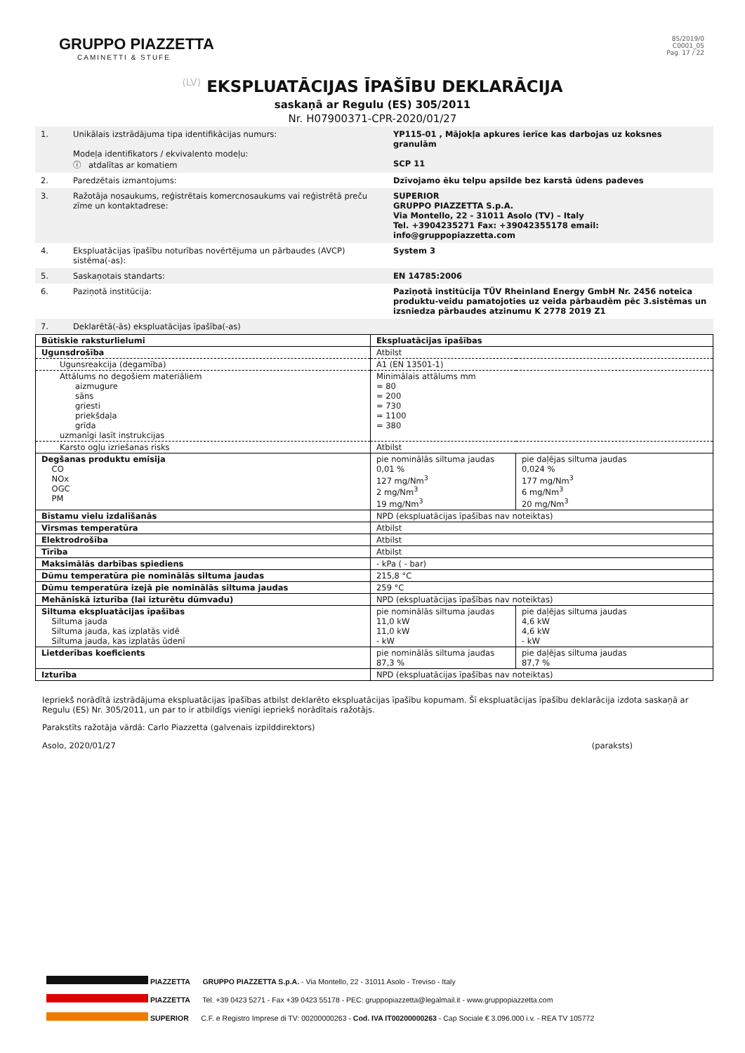GRUPPO PIAZZETTA
CAMINETTI & STUFE
85/2019/0
C0001_05
Pag. 17 / 22
(LV) EKSPLUATĀCIJAS ĪPAŠĪBU DEKLARĀCIJA
saskaņā ar Regulu (ES) 305/2011
Nr. H07900371-CPR-2020/01/27
| 1. | Unikālais izstrādājuma tipa identifikācijas numurs: Modeļa identifikators / ekvivalento modeļu: ⓘ atdalītas ar komatiem | YP115-01 , Mājokļa apkures ierīce kas darbojas uz koksnes granulām SCP 11 |
| 2. | Paredzētais izmantojums: | Dzīvojamo ēku telpu apsilde bez karstā ūdens padeves |
| 3. | Ražotāja nosaukums, reģistrētais komercnosaukums vai reģistrētā preču zīme un kontaktadrese: | SUPERIOR GRUPPO PIAZZETTA S.p.A. Via Montello, 22 - 31011 Asolo (TV) – Italy Tel. +3904235271 Fax: +39042355178 email: info@gruppopiazzetta.com |
| 4. | Ekspluatācijas īpašību noturības novērtējuma un pārbaudes (AVCP) sistēma(-as): | System 3 |
| 5. | Saskaņotais standarts: | EN 14785:2006 |
| 6. | Paziņotā institūcija: | Paziņotā institūcija TÜV Rheinland Energy GmbH Nr. 2456 noteica produktu-veidu pamatojoties uz veida pārbaudēm pēc 3.sistēmas un izsniedza pārbaudes atzinumu K 2778 2019 Z1 |
| 7. | Deklarētā(-ās) ekspluatācijas īpašība(-as) | |
| Būtiskie raksturlielumi | Ekspluatācijas īpašības | |
| Ugunsdrošība | Atbilst | |
| Ugunsreakcija (degamība) | A1 (EN 13501-1) | |
| Attālums no degošiem materiāliem aizmugure sāns griesti priekšdaļa grīda uzmanīgi lasīt instrukcijas | Minimālais attālums mm = 80 = 200 = 730 = 1100 = 380 | |
| Karsto ogļu izriešanas risks | Atbilst | |
| Degšanas produktu emisija CO NOx OGC PM | pie nominālās siltuma jaudas 0,01 % 127 mg/Nm<sup>3</sup> 2 mg/Nm<sup>3</sup> 19 mg/Nm<sup>3</sup> | pie daļējas siltuma jaudas 0,024 % 177 mg/Nm<sup>3</sup> 6 mg/Nm<sup>3</sup> 20 mg/Nm<sup>3</sup> |
| Bīstamu vielu izdalīšanās | NPD (ekspluatācijas īpašības nav noteiktas) | |
| Virsmas temperatūra | Atbilst | |
| Elektrodrošība | Atbilst | |
| Tīrība | Atbilst | |
| Maksimālās darbības spiediens | - kPa ( - bar) | |
| Dūmu temperatūra pie nominālās siltuma jaudas | 215,8 °C | |
| Dūmu temperatūra izejā pie nominālās siltuma jaudas | 259 °C | |
| Mehāniskā izturība (lai izturētu dūmvadu) | NPD (ekspluatācijas īpašības nav noteiktas) | |
| Siltuma ekspluatācijas īpašības Siltuma jauda Siltuma jauda, kas izplatās vidē Siltuma jauda, kas izplatās ūdenī | pie nominālās siltuma jaudas 11,0 kW 11,0 kW - kW | pie daļējas siltuma jaudas 4,6 kW 4,6 kW - kW |
| Lietderības koeficients | pie nominālās siltuma jaudas 87,3 % | pie daļējas siltuma jaudas 87,7 % |
| Izturība | NPD (ekspluatācijas īpašības nav noteiktas) | |
Iepriekš norādītā izstrādājuma ekspluatācijas īpašības atbilst deklarēto ekspluatācijas īpašību kopumam. Šī ekspluatācijas īpašību deklarācija izdota saskaņā ar Regulu (ES) Nr. 305/2011, un par to ir atbildīgs vienīgi iepriekš norādītais ražotājs.
Parakstīts ražotāja vārdā: Carlo Piazzetta (galvenais izpilddirektors)
Asolo, 2020/01/27 (paraksts)
PIAZZETTA GRUPPO PIAZZETTA S.p.A. - Via Montello, 22 - 31011 Asolo - Treviso - Italy
PIAZZETTA Tel. +39 0423 5271 - Fax +39 0423 55178 - PEC: gruppopiazzetta@legalmail.it - www.gruppopiazzetta.com
SUPERIOR C.F. e Registro Imprese di TV: 00200000263 - Cod. IVA IT00200000263 - Cap Sociale € 3.096.000 i.v. - REA TV 105772